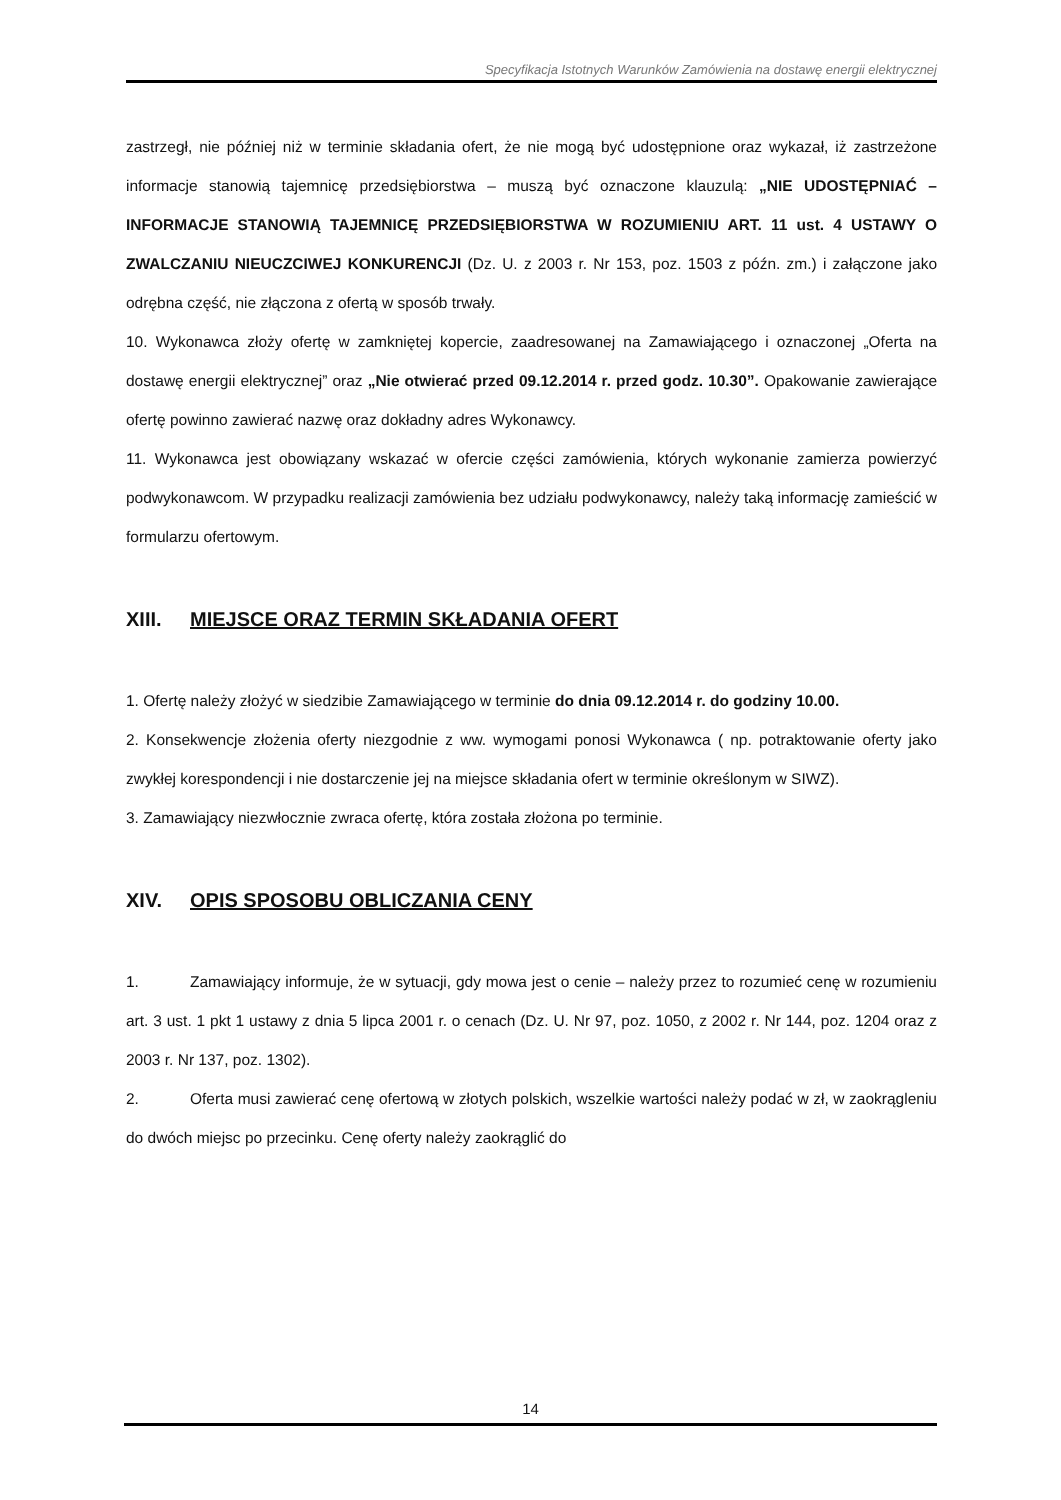Specyfikacja Istotnych Warunków Zamówienia na dostawę energii elektrycznej
zastrzegł, nie później niż w terminie składania ofert, że nie mogą być udostępnione oraz wykazał, iż zastrzeżone informacje stanowią tajemnicę przedsiębiorstwa – muszą być oznaczone klauzulą: „NIE UDOSTĘPNIAĆ – INFORMACJE STANOWIĄ TAJEMNICĘ PRZEDSIĘBIORSTWA W ROZUMIENIU ART. 11 ust. 4 USTAWY O ZWALCZANIU NIEUCZCIWEJ KONKURENCJI (Dz. U. z 2003 r. Nr 153, poz. 1503 z późn. zm.) i załączone jako odrębna część, nie złączona z ofertą w sposób trwały.
10. Wykonawca złoży ofertę w zamkniętej kopercie, zaadresowanej na Zamawiającego i oznaczonej „Oferta na dostawę energii elektrycznej” oraz „Nie otwierać przed 09.12.2014 r. przed godz. 10.30”. Opakowanie zawierające ofertę powinno zawierać nazwę oraz dokładny adres Wykonawcy.
11. Wykonawca jest obowiązany wskazać w ofercie części zamówienia, których wykonanie zamierza powierzyć podwykonawcom. W przypadku realizacji zamówienia bez udziału podwykonawcy, należy taką informację zamieścić w formularzu ofertowym.
XIII. MIEJSCE ORAZ TERMIN SKŁADANIA OFERT
1. Ofertę należy złożyć w siedzibie Zamawiającego w terminie do dnia 09.12.2014 r. do godziny 10.00.
2. Konsekwencje złożenia oferty niezgodnie z ww. wymogami ponosi Wykonawca ( np. potraktowanie oferty jako zwykłej korespondencji i nie dostarczenie jej na miejsce składania ofert w terminie określonym w SIWZ).
3. Zamawiający niezwłocznie zwraca ofertę, która została złożona po terminie.
XIV. OPIS SPOSOBU OBLICZANIA CENY
1. Zamawiający informuje, że w sytuacji, gdy mowa jest o cenie – należy przez to rozumieć cenę w rozumieniu art. 3 ust. 1 pkt 1 ustawy z dnia 5 lipca 2001 r. o cenach (Dz. U. Nr 97, poz. 1050, z 2002 r. Nr 144, poz. 1204 oraz z 2003 r. Nr 137, poz. 1302).
2. Oferta musi zawierać cenę ofertową w złotych polskich, wszelkie wartości należy podać w zł, w zaokrągleniu do dwóch miejsc po przecinku. Cenę oferty należy zaokrąglić do
14